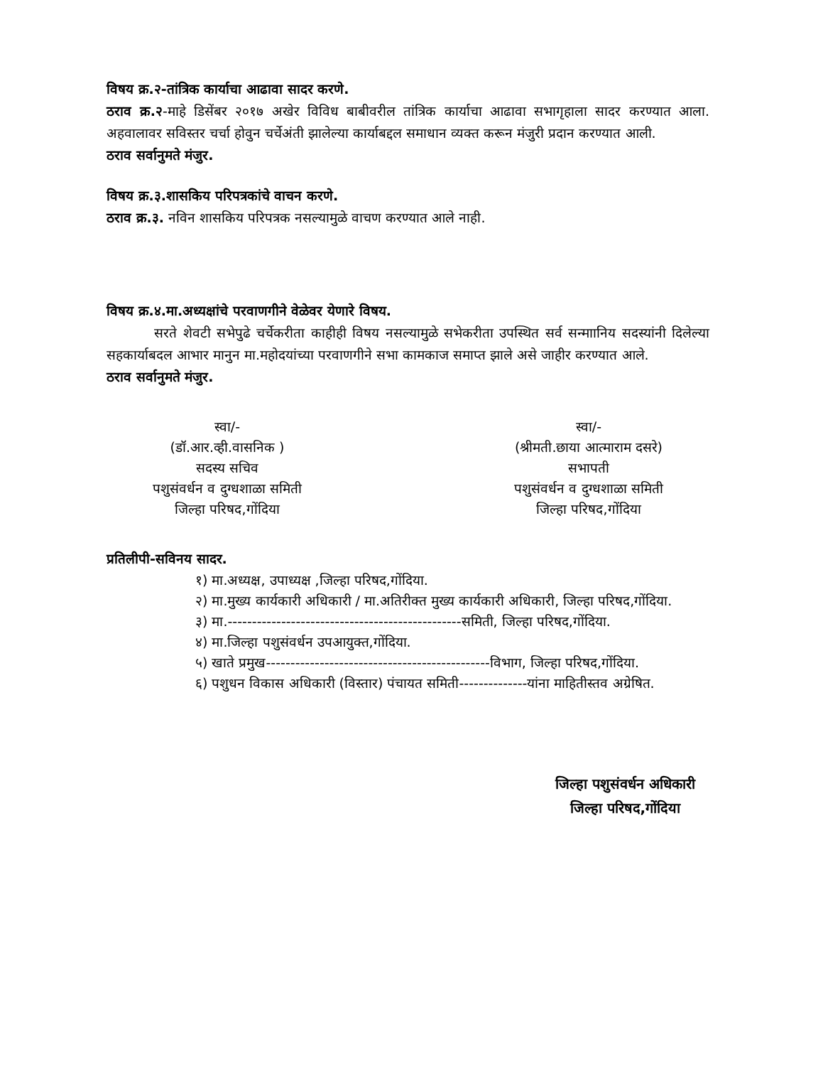विषय क्र.२-तांत्रिक कार्याचा आढावा सादर करणे.
ठराव क्र.२-माहे डिसेंबर २०१७ अखेर विविध बाबीवरील तांत्रिक कार्याचा आढावा सभागृहाला सादर करण्यात आला. अहवालावर सविस्तर चर्चा होवुन चर्चेअंती झालेल्या कार्याबद्दल समाधान व्यक्त करून मंजुरी प्रदान करण्यात आली.
ठराव सर्वानुमते मंजुर.
विषय क्र.३.शासकिय परिपत्रकांचे वाचन करणे.
ठराव क्र.३. नविन शासकिय परिपत्रक नसल्यामुळे वाचण करण्यात आले नाही.
विषय क्र.४.मा.अध्यक्षांचे परवाणगीने वेळेवर येणारे विषय.
सरते शेवटी सभेपुढे चर्चेकरीता काहीही विषय नसल्यामुळे सभेकरीता उपस्थित सर्व सन्माानिय सदस्यांनी दिलेल्या सहकार्याबदल आभार मानुन मा.महोदयांच्या परवाणगीने सभा कामकाज समाप्त झाले असे जाहीर करण्यात आले.
ठराव सर्वानुमते मंजुर.
स्वा/-
(डॉ.आर.व्ही.वासनिक )
सदस्य सचिव
पशुसंवर्धन व दुग्धशाळा समिती
जिल्हा परिषद,गोंदिया
स्वा/-
(श्रीमती.छाया आत्माराम दसरे)
सभापती
पशुसंवर्धन व दुग्धशाळा समिती
जिल्हा परिषद,गोंदिया
प्रतिलीपी-सविनय सादर.
१) मा.अध्यक्ष, उपाध्यक्ष ,जिल्हा परिषद,गोंदिया.
२) मा.मुख्य कार्यकारी अधिकारी / मा.अतिरीक्त मुख्य कार्यकारी अधिकारी, जिल्हा परिषद,गोंदिया.
३) मा.------------------------------------------------समिती, जिल्हा परिषद,गोंदिया.
४) मा.जिल्हा पशुसंवर्धन उपआयुक्त,गोंदिया.
५) खाते प्रमुख----------------------------------------------विभाग, जिल्हा परिषद,गोंदिया.
६) पशुधन विकास अधिकारी (विस्तार) पंचायत समिती--------------यांना माहितीस्तव अग्रेषित.
जिल्हा पशुसंवर्धन अधिकारी
जिल्हा परिषद,गोंदिया